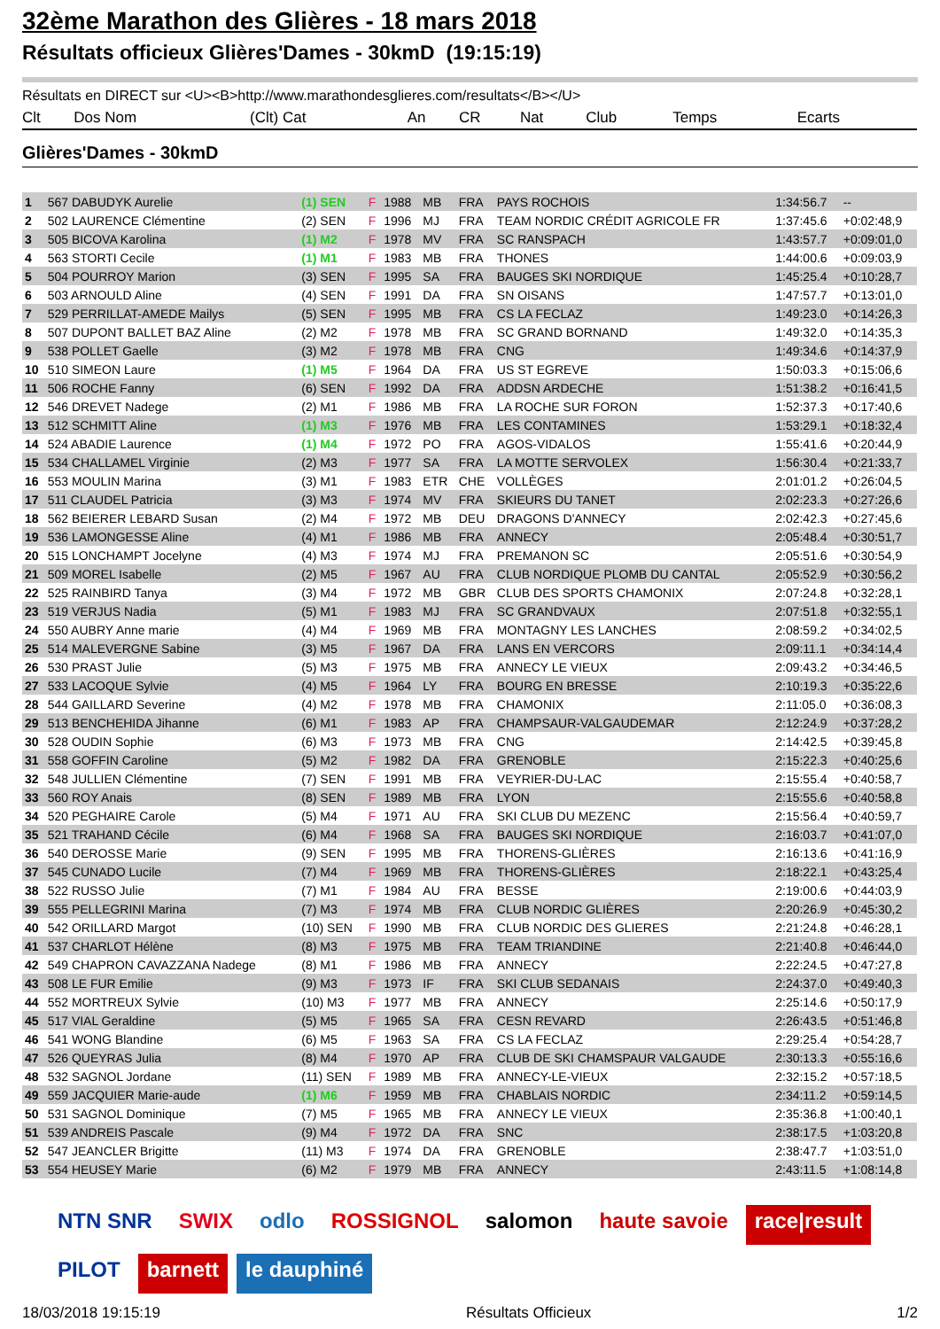32ème Marathon des Glières - 18 mars 2018
Résultats officieux Glières'Dames - 30kmD (19:15:19)
Résultats en DIRECT sur <U><B>http://www.marathondesglieres.com/resultats</B></U>
| Clt | Dos Nom | (Clt) Cat | | An | CR | Nat | Club | Temps | Ecarts |
| --- | --- | --- | --- | --- | --- | --- | --- | --- | --- |
Glières'Dames - 30kmD
| 1 | 567 DABUDYK Aurelie | (1) SEN | F | 1988 | MB | FRA | PAYS ROCHOIS | 1:34:56.7 | -- |
| 2 | 502 LAURENCE Clémentine | (2) SEN | F | 1996 | MJ | FRA | TEAM NORDIC CRÉDIT AGRICOLE FR | 1:37:45.6 | +0:02:48,9 |
| 3 | 505 BICOVA Karolina | (1) M2 | F | 1978 | MV | FRA | SC RANSPACH | 1:43:57.7 | +0:09:01,0 |
| 4 | 563 STORTI Cecile | (1) M1 | F | 1983 | MB | FRA | THONES | 1:44:00.6 | +0:09:03,9 |
| 5 | 504 POURROY Marion | (3) SEN | F | 1995 | SA | FRA | BAUGES SKI NORDIQUE | 1:45:25.4 | +0:10:28,7 |
| 6 | 503 ARNOULD Aline | (4) SEN | F | 1991 | DA | FRA | SN OISANS | 1:47:57.7 | +0:13:01,0 |
| 7 | 529 PERRILLAT-AMEDE Mailys | (5) SEN | F | 1995 | MB | FRA | CS LA FECLAZ | 1:49:23.0 | +0:14:26,3 |
| 8 | 507 DUPONT BALLET BAZ Aline | (2) M2 | F | 1978 | MB | FRA | SC GRAND BORNAND | 1:49:32.0 | +0:14:35,3 |
| 9 | 538 POLLET Gaelle | (3) M2 | F | 1978 | MB | FRA | CNG | 1:49:34.6 | +0:14:37,9 |
| 10 | 510 SIMEON Laure | (1) M5 | F | 1964 | DA | FRA | US ST EGREVE | 1:50:03.3 | +0:15:06,6 |
| 11 | 506 ROCHE Fanny | (6) SEN | F | 1992 | DA | FRA | ADDSN ARDECHE | 1:51:38.2 | +0:16:41,5 |
| 12 | 546 DREVET Nadege | (2) M1 | F | 1986 | MB | FRA | LA ROCHE SUR FORON | 1:52:37.3 | +0:17:40,6 |
| 13 | 512 SCHMITT Aline | (1) M3 | F | 1976 | MB | FRA | LES CONTAMINES | 1:53:29.1 | +0:18:32,4 |
| 14 | 524 ABADIE Laurence | (1) M4 | F | 1972 | PO | FRA | AGOS-VIDALOS | 1:55:41.6 | +0:20:44,9 |
| 15 | 534 CHALLAMEL Virginie | (2) M3 | F | 1977 | SA | FRA | LA MOTTE SERVOLEX | 1:56:30.4 | +0:21:33,7 |
| 16 | 553 MOULIN Marina | (3) M1 | F | 1983 | ETR | CHE | VOLLÈGES | 2:01:01.2 | +0:26:04,5 |
| 17 | 511 CLAUDEL Patricia | (3) M3 | F | 1974 | MV | FRA | SKIEURS DU TANET | 2:02:23.3 | +0:27:26,6 |
| 18 | 562 BEIERER LEBARD Susan | (2) M4 | F | 1972 | MB | DEU | DRAGONS D'ANNECY | 2:02:42.3 | +0:27:45,6 |
| 19 | 536 LAMONGESSE Aline | (4) M1 | F | 1986 | MB | FRA | ANNECY | 2:05:48.4 | +0:30:51,7 |
| 20 | 515 LONCHAMPT Jocelyne | (4) M3 | F | 1974 | MJ | FRA | PREMANON SC | 2:05:51.6 | +0:30:54,9 |
| 21 | 509 MOREL Isabelle | (2) M5 | F | 1967 | AU | FRA | CLUB NORDIQUE PLOMB DU CANTAL | 2:05:52.9 | +0:30:56,2 |
| 22 | 525 RAINBIRD Tanya | (3) M4 | F | 1972 | MB | GBR | CLUB DES SPORTS CHAMONIX | 2:07:24.8 | +0:32:28,1 |
| 23 | 519 VERJUS Nadia | (5) M1 | F | 1983 | MJ | FRA | SC GRANDVAUX | 2:07:51.8 | +0:32:55,1 |
| 24 | 550 AUBRY Anne marie | (4) M4 | F | 1969 | MB | FRA | MONTAGNY LES LANCHES | 2:08:59.2 | +0:34:02,5 |
| 25 | 514 MALEVERGNE Sabine | (3) M5 | F | 1967 | DA | FRA | LANS EN VERCORS | 2:09:11.1 | +0:34:14,4 |
| 26 | 530 PRAST Julie | (5) M3 | F | 1975 | MB | FRA | ANNECY LE VIEUX | 2:09:43.2 | +0:34:46,5 |
| 27 | 533 LACOQUE Sylvie | (4) M5 | F | 1964 | LY | FRA | BOURG EN BRESSE | 2:10:19.3 | +0:35:22,6 |
| 28 | 544 GAILLARD Severine | (4) M2 | F | 1978 | MB | FRA | CHAMONIX | 2:11:05.0 | +0:36:08,3 |
| 29 | 513 BENCHEHIDA Jihanne | (6) M1 | F | 1983 | AP | FRA | CHAMPSAUR-VALGAUDEMAR | 2:12:24.9 | +0:37:28,2 |
| 30 | 528 OUDIN Sophie | (6) M3 | F | 1973 | MB | FRA | CNG | 2:14:42.5 | +0:39:45,8 |
| 31 | 558 GOFFIN Caroline | (5) M2 | F | 1982 | DA | FRA | GRENOBLE | 2:15:22.3 | +0:40:25,6 |
| 32 | 548 JULLIEN Clémentine | (7) SEN | F | 1991 | MB | FRA | VEYRIER-DU-LAC | 2:15:55.4 | +0:40:58,7 |
| 33 | 560 ROY Anais | (8) SEN | F | 1989 | MB | FRA | LYON | 2:15:55.6 | +0:40:58,8 |
| 34 | 520 PEGHAIRE Carole | (5) M4 | F | 1971 | AU | FRA | SKI CLUB DU MEZENC | 2:15:56.4 | +0:40:59,7 |
| 35 | 521 TRAHAND Cécile | (6) M4 | F | 1968 | SA | FRA | BAUGES SKI NORDIQUE | 2:16:03.7 | +0:41:07,0 |
| 36 | 540 DEROSSE Marie | (9) SEN | F | 1995 | MB | FRA | THORENS-GLIÈRES | 2:16:13.6 | +0:41:16,9 |
| 37 | 545 CUNADO Lucile | (7) M4 | F | 1969 | MB | FRA | THORENS-GLIÈRES | 2:18:22.1 | +0:43:25,4 |
| 38 | 522 RUSSO Julie | (7) M1 | F | 1984 | AU | FRA | BESSE | 2:19:00.6 | +0:44:03,9 |
| 39 | 555 PELLEGRINI Marina | (7) M3 | F | 1974 | MB | FRA | CLUB NORDIC GLIÈRES | 2:20:26.9 | +0:45:30,2 |
| 40 | 542 ORILLARD Margot | (10) SEN | F | 1990 | MB | FRA | CLUB NORDIC DES GLIERES | 2:21:24.8 | +0:46:28,1 |
| 41 | 537 CHARLOT Hélène | (8) M3 | F | 1975 | MB | FRA | TEAM TRIANDINE | 2:21:40.8 | +0:46:44,0 |
| 42 | 549 CHAPRON CAVAZZANA Nadege | (8) M1 | F | 1986 | MB | FRA | ANNECY | 2:22:24.5 | +0:47:27,8 |
| 43 | 508 LE FUR Emilie | (9) M3 | F | 1973 | IF | FRA | SKI CLUB SEDANAIS | 2:24:37.0 | +0:49:40,3 |
| 44 | 552 MORTREUX Sylvie | (10) M3 | F | 1977 | MB | FRA | ANNECY | 2:25:14.6 | +0:50:17,9 |
| 45 | 517 VIAL Geraldine | (5) M5 | F | 1965 | SA | FRA | CESN REVARD | 2:26:43.5 | +0:51:46,8 |
| 46 | 541 WONG Blandine | (6) M5 | F | 1963 | SA | FRA | CS LA FECLAZ | 2:29:25.4 | +0:54:28,7 |
| 47 | 526 QUEYRAS Julia | (8) M4 | F | 1970 | AP | FRA | CLUB DE SKI CHAMSPAUR VALGAUDE | 2:30:13.3 | +0:55:16,6 |
| 48 | 532 SAGNOL Jordane | (11) SEN | F | 1989 | MB | FRA | ANNECY-LE-VIEUX | 2:32:15.2 | +0:57:18,5 |
| 49 | 559 JACQUIER Marie-aude | (1) M6 | F | 1959 | MB | FRA | CHABLAIS NORDIC | 2:34:11.2 | +0:59:14,5 |
| 50 | 531 SAGNOL Dominique | (7) M5 | F | 1965 | MB | FRA | ANNECY LE VIEUX | 2:35:36.8 | +1:00:40,1 |
| 51 | 539 ANDREIS Pascale | (9) M4 | F | 1972 | DA | FRA | SNC | 2:38:17.5 | +1:03:20,8 |
| 52 | 547 JEANCLER Brigitte | (11) M3 | F | 1974 | DA | FRA | GRENOBLE | 2:38:47.7 | +1:03:51,0 |
| 53 | 554 HEUSEY Marie | (6) M2 | F | 1979 | MB | FRA | ANNECY | 2:43:11.5 | +1:08:14,8 |
NTN SNR SWIX odlo ROSSIGNOL salomon haute savoie race|result PILOT barnett le dauphiné
18/03/2018 19:15:19 Résultats Officieux 1/2